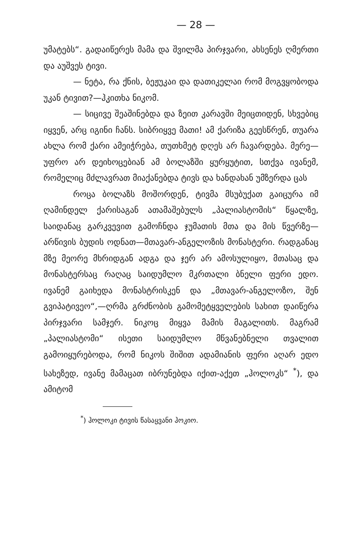— 28 —
უმატებს“. გადაიწერეს მამა და შვილმა პირჯვარი, ახსენეს ღმერთი და აუშვეს ტივი.
— ნეტა, რა ქნის, ბეჟუკაი და დათიკელაი რომ მოგვყობოდა უკან ტივით?—ჰკითხა ნიკომ.
— სიცივე შეაშინებდა და ზეით კარავში მეიცთიდენ, სხვებიც იყვენ, არც იგინი ჩანს. სიბრიყვე მათი! ამ ქარიზა გეესწრენ, თუარა ახლა რომ ქარი ამეიჭრება, თუთხმეტ დღეს არ ჩავარდება. მერე— უფრო არ დეიხოცებიან ამ ბოლაზში ყურყუტით, სთქვა ივანემ, რომელიც მძლავრათ მიაქანებდა ტივს და ხანდახან უმზერდა ცას
როცა ბოლაზს მოშორდენ, ტივმა მსუბუქათ გაიცურა იმ ღამინდელ ქარისაგან ათამაშებულს „პალიასტომის“ წყალზე, საიდანაც გარკვევით გამოჩნდა ჯუმათის მთა და მის წვერზე—არწივის ბუდის ოდნათ—მთავარ-ანგელოზის მონასტერი. რადგანაც მზე მეორე მხრიდგან ადგა და ჯერ არ ამოსულიყო, მთასაც და მონასტერსაც რაღაც საიდუმლო მკრთალი ბნელი ფერი ედო. ივანემ გაიხედა მონასტრისკენ და „მთავარ-ანგელოზო, შენ გვიპატივეო“,—ღრმა გრძნობის გამომეტყველების სახით დაიწერა პირჯვარი სამჯერ. ნიკოც მიყვა მამის მაგალითს. მაგრამ „პალიასტომი“ ისეთი საიდუმლო მწვანებნელი თვალით გამოიყურებოდა, რომ ნიკოს შიშით ადამიანის ფერი აღარ ედო სახეზედ, ივანე მამაცათ იბრუნებდა იქით-აქეთ „ჰოლოკს“ <sup>*</sup>), და ამიტომ
<sup>*</sup>) ჰოლოკი ტივის წასაყვანი ჰოკიო.